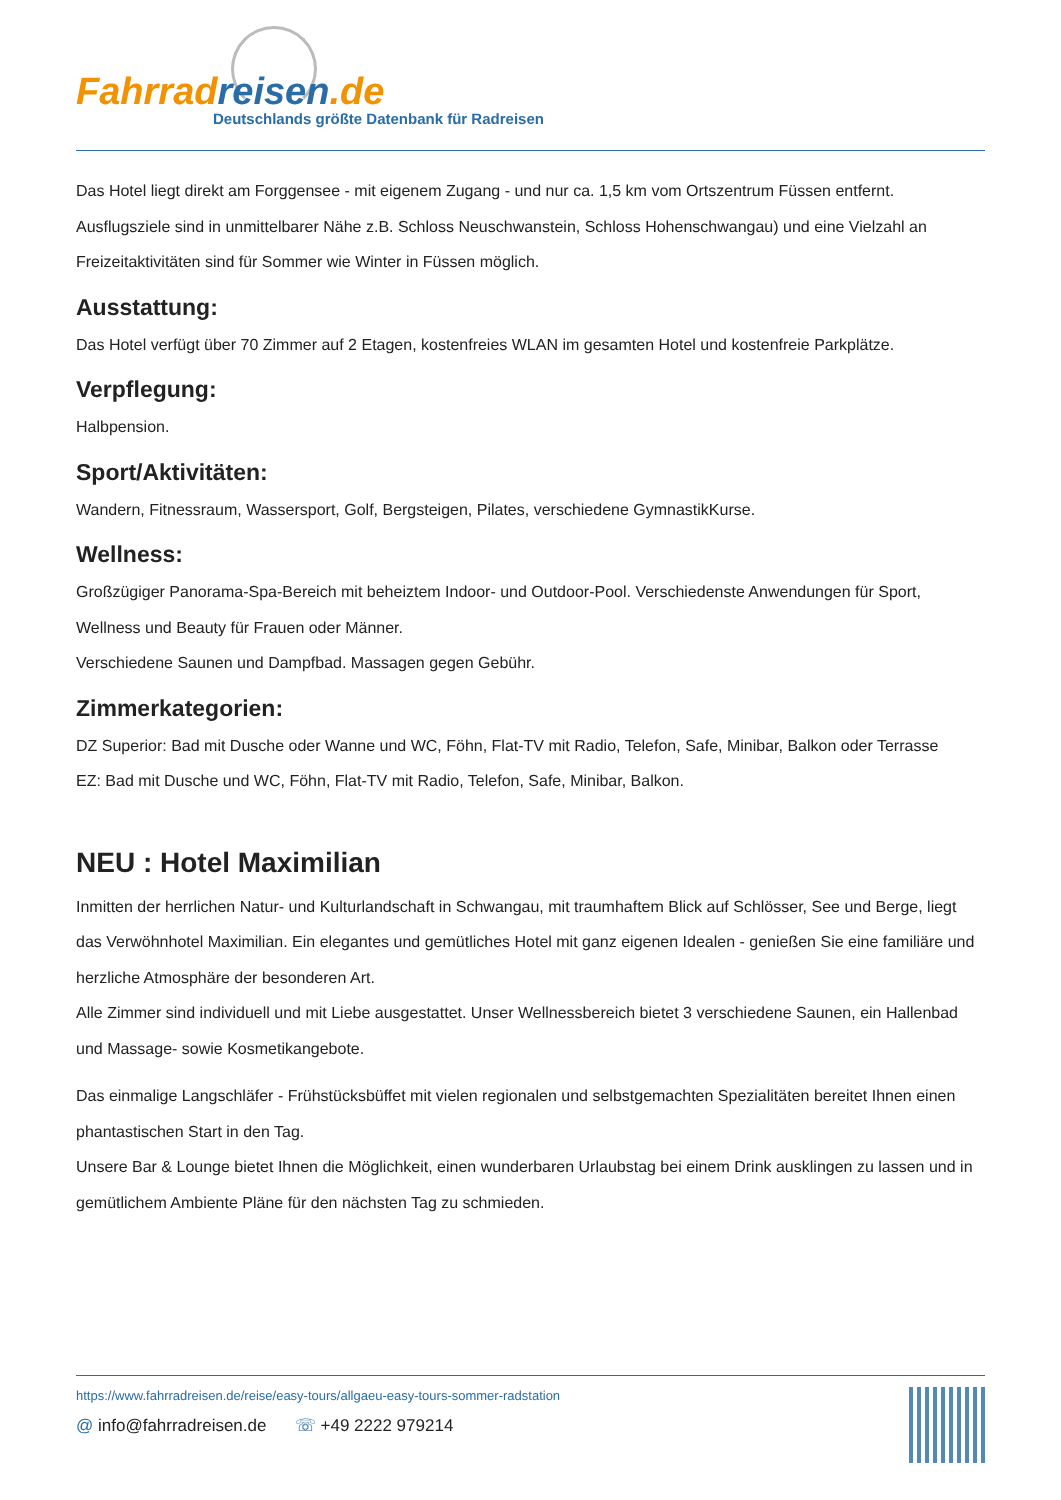Fahrrad reisen.de
Deutschlands größte Datenbank für Radreisen
Das Hotel liegt direkt am Forggensee - mit eigenem Zugang - und nur ca. 1,5 km vom Ortszentrum Füssen entfernt. Ausflugsziele sind in unmittelbarer Nähe z.B. Schloss Neuschwanstein, Schloss Hohenschwangau) und eine Vielzahl an Freizeitaktivitäten sind für Sommer wie Winter in Füssen möglich.
Ausstattung:
Das Hotel verfügt über 70 Zimmer auf 2 Etagen, kostenfreies WLAN im gesamten Hotel und kostenfreie Parkplätze.
Verpflegung:
Halbpension.
Sport/Aktivitäten:
Wandern, Fitnessraum, Wassersport, Golf, Bergsteigen, Pilates, verschiedene GymnastikKurse.
Wellness:
Großzügiger Panorama-Spa-Bereich mit beheiztem Indoor- und Outdoor-Pool. Verschiedenste Anwendungen für Sport, Wellness und Beauty für Frauen oder Männer.
Verschiedene Saunen und Dampfbad. Massagen gegen Gebühr.
Zimmerkategorien:
DZ Superior: Bad mit Dusche oder Wanne und WC, Föhn, Flat-TV mit Radio, Telefon, Safe, Minibar, Balkon oder Terrasse
EZ: Bad mit Dusche und WC, Föhn, Flat-TV mit Radio, Telefon, Safe, Minibar, Balkon.
NEU : Hotel Maximilian
Inmitten der herrlichen Natur- und Kulturlandschaft in Schwangau, mit traumhaftem Blick auf Schlösser, See und Berge, liegt das Verwöhnhotel Maximilian. Ein elegantes und gemütliches Hotel mit ganz eigenen Idealen - genießen Sie eine familiäre und herzliche Atmosphäre der besonderen Art.
Alle Zimmer sind individuell und mit Liebe ausgestattet. Unser Wellnessbereich bietet 3 verschiedene Saunen, ein Hallenbad und Massage- sowie Kosmetikangebote.
Das einmalige Langschläfer - Frühstücksbüffet mit vielen regionalen und selbstgemachten Spezialitäten bereitet Ihnen einen phantastischen Start in den Tag.
Unsere Bar & Lounge bietet Ihnen die Möglichkeit, einen wunderbaren Urlaubstag bei einem Drink ausklingen zu lassen und in gemütlichem Ambiente Pläne für den nächsten Tag zu schmieden.
https://www.fahrradreisen.de/reise/easy-tours/allgaeu-easy-tours-sommer-radstation
@ info@fahrradreisen.de ☏ +49 2222 979214